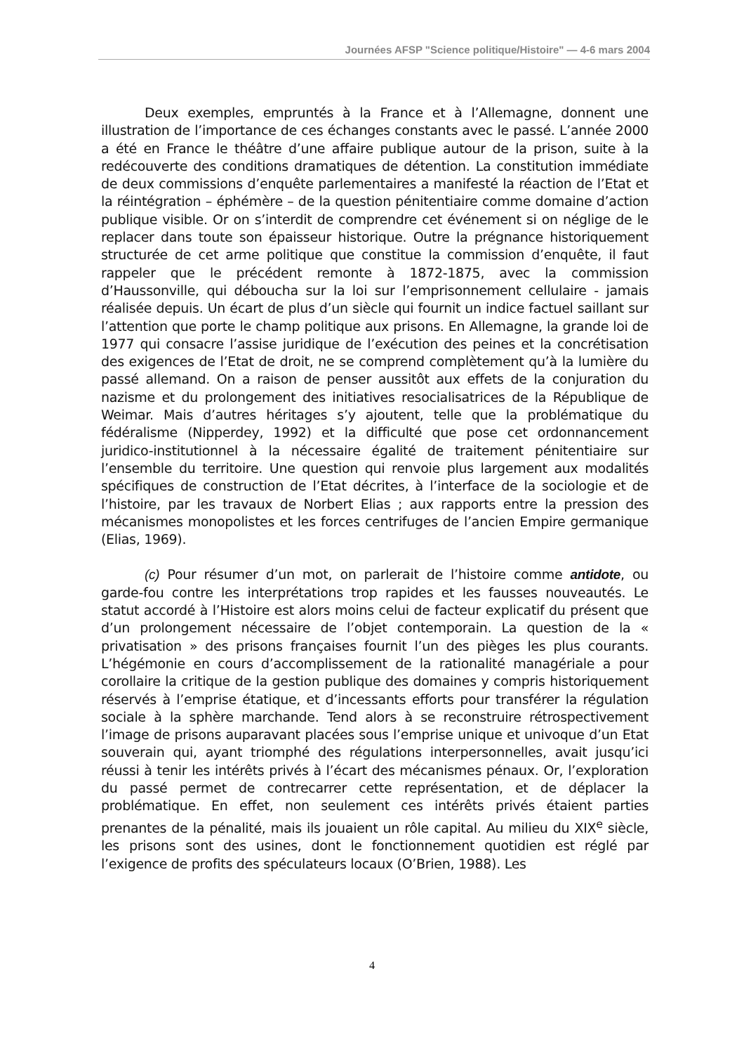Journées AFSP "Science politique/Histoire" — 4-6 mars 2004
Deux exemples, empruntés à la France et à l’Allemagne, donnent une illustration de l’importance de ces échanges constants avec le passé. L’année 2000 a été en France le théâtre d’une affaire publique autour de la prison, suite à la redécouverte des conditions dramatiques de détention. La constitution immédiate de deux commissions d’enquête parlementaires a manifesté la réaction de l’Etat et la réintégration – éphémère – de la question pénitentiaire comme domaine d’action publique visible. Or on s’interdit de comprendre cet événement si on néglige de le replacer dans toute son épaisseur historique. Outre la prégnance historiquement structurée de cet arme politique que constitue la commission d’enquête, il faut rappeler que le précédent remonte à 1872-1875, avec la commission d’Haussonville, qui déboucha sur la loi sur l’emprisonnement cellulaire - jamais réalisée depuis. Un écart de plus d’un siècle qui fournit un indice factuel saillant sur l’attention que porte le champ politique aux prisons. En Allemagne, la grande loi de 1977 qui consacre l’assise juridique de l’exécution des peines et la concrétisation des exigences de l’Etat de droit, ne se comprend complètement qu’à la lumière du passé allemand. On a raison de penser aussitôt aux effets de la conjuration du nazisme et du prolongement des initiatives resocialisatrices de la République de Weimar. Mais d’autres héritages s’y ajoutent, telle que la problématique du fédéralisme (Nipperdey, 1992) et la difficulté que pose cet ordonnancement juridico-institutionnel à la nécessaire égalité de traitement pénitentiaire sur l’ensemble du territoire. Une question qui renvoie plus largement aux modalités spécifiques de construction de l’Etat décrites, à l’interface de la sociologie et de l’histoire, par les travaux de Norbert Elias ; aux rapports entre la pression des mécanismes monopolistes et les forces centrifuges de l’ancien Empire germanique (Elias, 1969).
(c) Pour résumer d’un mot, on parlerait de l’histoire comme antidote, ou garde-fou contre les interprétations trop rapides et les fausses nouveautés. Le statut accordé à l’Histoire est alors moins celui de facteur explicatif du présent que d’un prolongement nécessaire de l’objet contemporain. La question de la « privatisation » des prisons françaises fournit l’un des pièges les plus courants. L’hégémonie en cours d’accomplissement de la rationalité managériale a pour corollaire la critique de la gestion publique des domaines y compris historiquement réservés à l’emprise étatique, et d’incessants efforts pour transférer la régulation sociale à la sphère marchande. Tend alors à se reconstruire rétrospectivement l’image de prisons auparavant placées sous l’emprise unique et univoque d’un Etat souverain qui, ayant triomphé des régulations interpersonnelles, avait jusqu’ici réussi à tenir les intérêts privés à l’écart des mécanismes pénaux. Or, l’exploration du passé permet de contrecarrer cette représentation, et de déplacer la problématique. En effet, non seulement ces intérêts privés étaient parties prenantes de la pénalité, mais ils jouaient un rôle capital. Au milieu du XIX<sup>e</sup> siècle, les prisons sont des usines, dont le fonctionnement quotidien est réglé par l’exigence de profits des spéculateurs locaux (O’Brien, 1988). Les
4